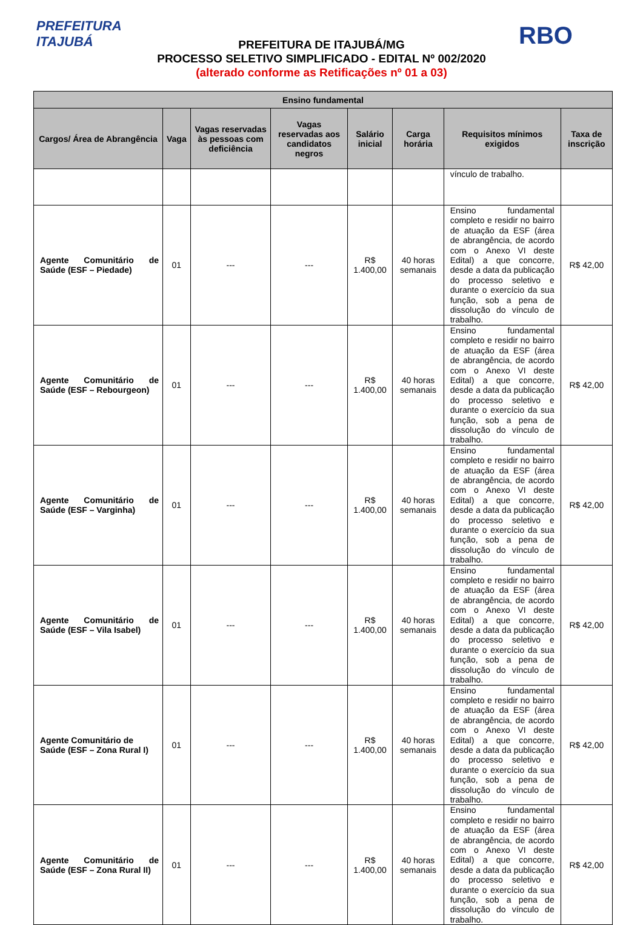PREFEITURA
ITAJUBÁ
RBO
PREFEITURA DE ITAJUBÁ/MG
PROCESSO SELETIVO SIMPLIFICADO - EDITAL Nº 002/2020
(alterado conforme as Retificações nº 01 a 03)
| Ensino fundamental | | | | | | | |
| --- | --- | --- | --- | --- | --- | --- | --- |
| Cargos/ Área de Abrangência | Vaga | Vagas reservadas às pessoas com deficiência | Vagas reservadas aos candidatos negros | Salário inicial | Carga horária | Requisitos mínimos exigidos | Taxa de inscrição |
| | | | | | | vínculo de trabalho. | |
| Agente Comunitário de Saúde (ESF – Piedade) | 01 | --- | --- | R$ 1.400,00 | 40 horas semanais | Ensino fundamental completo e residir no bairro de atuação da ESF (área de abrangência, de acordo com o Anexo VI deste Edital) a que concorre, desde a data da publicação do processo seletivo e durante o exercício da sua função, sob a pena de dissolução do vínculo de trabalho. | R$ 42,00 |
| Agente Comunitário de Saúde (ESF – Rebourgeon) | 01 | --- | --- | R$ 1.400,00 | 40 horas semanais | Ensino fundamental completo e residir no bairro de atuação da ESF (área de abrangência, de acordo com o Anexo VI deste Edital) a que concorre, desde a data da publicação do processo seletivo e durante o exercício da sua função, sob a pena de dissolução do vínculo de trabalho. | R$ 42,00 |
| Agente Comunitário de Saúde (ESF – Varginha) | 01 | --- | --- | R$ 1.400,00 | 40 horas semanais | Ensino fundamental completo e residir no bairro de atuação da ESF (área de abrangência, de acordo com o Anexo VI deste Edital) a que concorre, desde a data da publicação do processo seletivo e durante o exercício da sua função, sob a pena de dissolução do vínculo de trabalho. | R$ 42,00 |
| Agente Comunitário de Saúde (ESF – Vila Isabel) | 01 | --- | --- | R$ 1.400,00 | 40 horas semanais | Ensino fundamental completo e residir no bairro de atuação da ESF (área de abrangência, de acordo com o Anexo VI deste Edital) a que concorre, desde a data da publicação do processo seletivo e durante o exercício da sua função, sob a pena de dissolução do vínculo de trabalho. | R$ 42,00 |
| Agente Comunitário de Saúde (ESF – Zona Rural I) | 01 | --- | --- | R$ 1.400,00 | 40 horas semanais | Ensino fundamental completo e residir no bairro de atuação da ESF (área de abrangência, de acordo com o Anexo VI deste Edital) a que concorre, desde a data da publicação do processo seletivo e durante o exercício da sua função, sob a pena de dissolução do vínculo de trabalho. | R$ 42,00 |
| Agente Comunitário de Saúde (ESF – Zona Rural II) | 01 | --- | --- | R$ 1.400,00 | 40 horas semanais | Ensino fundamental completo e residir no bairro de atuação da ESF (área de abrangência, de acordo com o Anexo VI deste Edital) a que concorre, desde a data da publicação do processo seletivo e durante o exercício da sua função, sob a pena de dissolução do vínculo de trabalho. | R$ 42,00 |